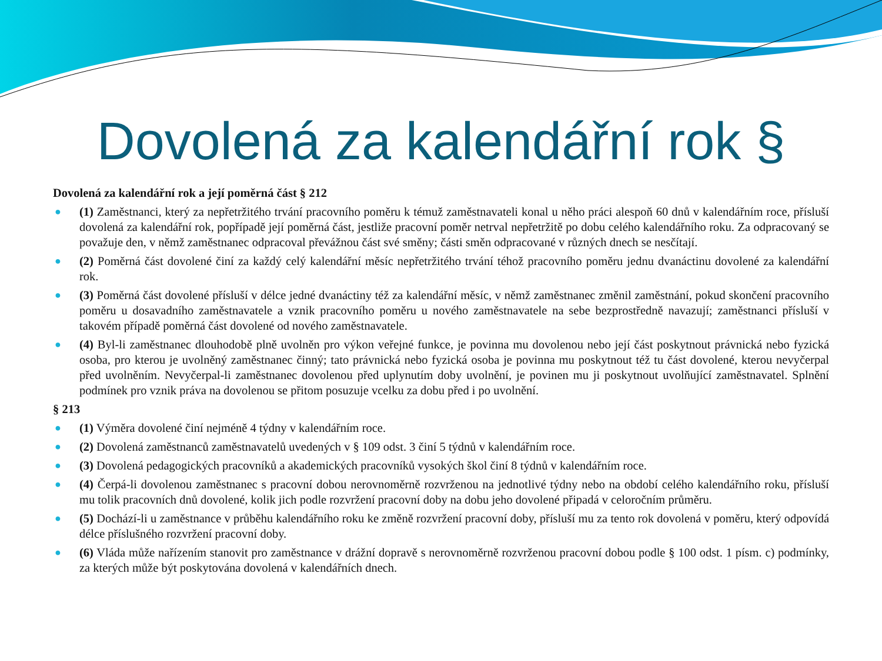Dovolená za kalendářní rok §
Dovolená za kalendářní rok a její poměrná část § 212
● (1) Zaměstnanci, který za nepřetržitého trvání pracovního poměru k témuž zaměstnavateli konal u něho práci alespoň 60 dnů v kalendářním roce, přísluší dovolená za kalendářní rok, popřípadě její poměrná část, jestliže pracovní poměr netrval nepřetržitě po dobu celého kalendářního roku. Za odpracovaný se považuje den, v němž zaměstnanec odpracoval převážnou část své směny; části směn odpracované v různých dnech se nesčítají.
● (2) Poměrná část dovolené činí za každý celý kalendářní měsíc nepřetržitého trvání téhož pracovního poměru jednu dvanáctinu dovolené za kalendářní rok.
● (3) Poměrná část dovolené přísluší v délce jedné dvanáctiny též za kalendářní měsíc, v němž zaměstnanec změnil zaměstnání, pokud skončení pracovního poměru u dosavadního zaměstnavatele a vznik pracovního poměru u nového zaměstnavatele na sebe bezprostředně navazují; zaměstnanci přísluší v takovém případě poměrná část dovolené od nového zaměstnavatele.
● (4) Byl-li zaměstnanec dlouhodobě plně uvolněn pro výkon veřejné funkce, je povinna mu dovolenou nebo její část poskytnout právnická nebo fyzická osoba, pro kterou je uvolněný zaměstnanec činný; tato právnická nebo fyzická osoba je povinna mu poskytnout též tu část dovolené, kterou nevyčerpal před uvolněním. Nevyčerpal-li zaměstnanec dovolenou před uplynutím doby uvolnění, je povinen mu ji poskytnout uvolňující zaměstnavatel. Splnění podmínek pro vznik práva na dovolenou se přitom posuzuje vcelku za dobu před i po uvolnění.
§ 213
● (1) Výměra dovolené činí nejméně 4 týdny v kalendářním roce.
● (2) Dovolená zaměstnanců zaměstnavatelů uvedených v § 109 odst. 3 činí 5 týdnů v kalendářním roce.
● (3) Dovolená pedagogických pracovníků a akademických pracovníků vysokých škol činí 8 týdnů v kalendářním roce.
● (4) Čerpá-li dovolenou zaměstnanec s pracovní dobou nerovnoměrně rozvrženou na jednotlivé týdny nebo na období celého kalendářního roku, přísluší mu tolik pracovních dnů dovolené, kolik jich podle rozvržení pracovní doby na dobu jeho dovolené připadá v celoročním průměru.
● (5) Dochází-li u zaměstnance v průběhu kalendářního roku ke změně rozvržení pracovní doby, přísluší mu za tento rok dovolená v poměru, který odpovídá délce příslušného rozvržení pracovní doby.
● (6) Vláda může nařízením stanovit pro zaměstnance v drážní dopravě s nerovnoměrně rozvrženou pracovní dobou podle § 100 odst. 1 písm. c) podmínky, za kterých může být poskytována dovolená v kalendářních dnech.